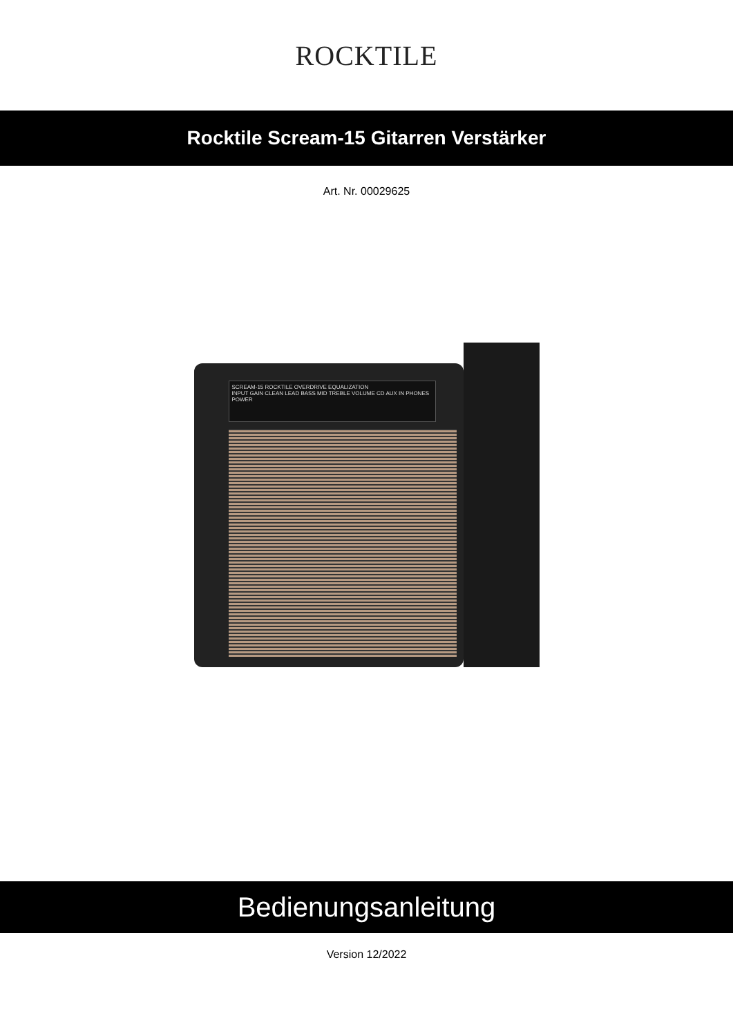ROCKTILE
Rocktile Scream-15 Gitarren Verstärker
Art. Nr. 00029625
SCREAM-15 ROCKTILE OVERDRIVE EQUALIZATION
INPUT GAIN CLEAN LEAD BASS MID TREBLE VOLUME CD AUX IN PHONES POWER
Bedienungsanleitung
Version 12/2022